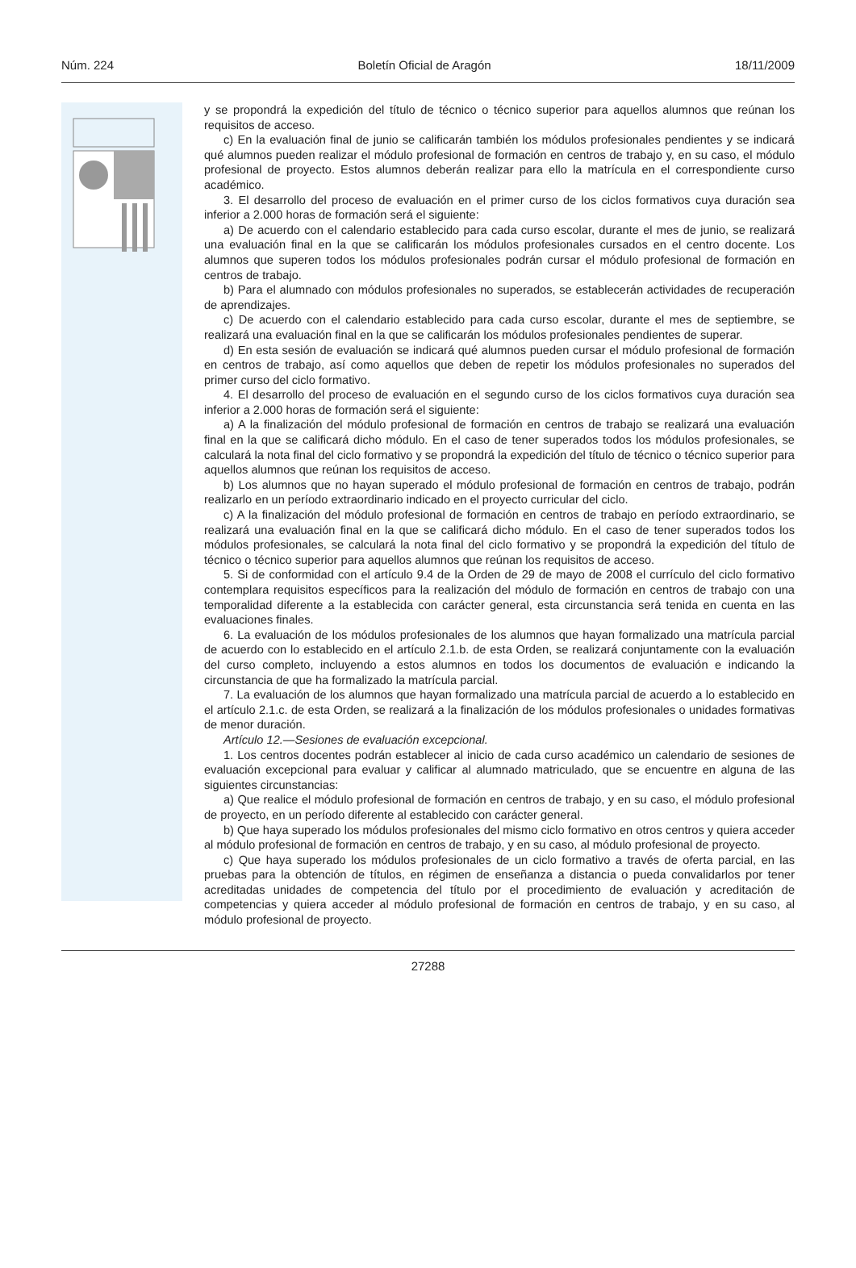Núm. 224 Boletín Oficial de Aragón 18/11/2009
y se propondrá la expedición del título de técnico o técnico superior para aquellos alumnos que reúnan los requisitos de acceso.
c) En la evaluación final de junio se calificarán también los módulos profesionales pendientes y se indicará qué alumnos pueden realizar el módulo profesional de formación en centros de trabajo y, en su caso, el módulo profesional de proyecto. Estos alumnos deberán realizar para ello la matrícula en el correspondiente curso académico.
3. El desarrollo del proceso de evaluación en el primer curso de los ciclos formativos cuya duración sea inferior a 2.000 horas de formación será el siguiente:
a) De acuerdo con el calendario establecido para cada curso escolar, durante el mes de junio, se realizará una evaluación final en la que se calificarán los módulos profesionales cursados en el centro docente. Los alumnos que superen todos los módulos profesionales podrán cursar el módulo profesional de formación en centros de trabajo.
b) Para el alumnado con módulos profesionales no superados, se establecerán actividades de recuperación de aprendizajes.
c) De acuerdo con el calendario establecido para cada curso escolar, durante el mes de septiembre, se realizará una evaluación final en la que se calificarán los módulos profesionales pendientes de superar.
d) En esta sesión de evaluación se indicará qué alumnos pueden cursar el módulo profesional de formación en centros de trabajo, así como aquellos que deben de repetir los módulos profesionales no superados del primer curso del ciclo formativo.
4. El desarrollo del proceso de evaluación en el segundo curso de los ciclos formativos cuya duración sea inferior a 2.000 horas de formación será el siguiente:
a) A la finalización del módulo profesional de formación en centros de trabajo se realizará una evaluación final en la que se calificará dicho módulo. En el caso de tener superados todos los módulos profesionales, se calculará la nota final del ciclo formativo y se propondrá la expedición del título de técnico o técnico superior para aquellos alumnos que reúnan los requisitos de acceso.
b) Los alumnos que no hayan superado el módulo profesional de formación en centros de trabajo, podrán realizarlo en un período extraordinario indicado en el proyecto curricular del ciclo.
c) A la finalización del módulo profesional de formación en centros de trabajo en período extraordinario, se realizará una evaluación final en la que se calificará dicho módulo. En el caso de tener superados todos los módulos profesionales, se calculará la nota final del ciclo formativo y se propondrá la expedición del título de técnico o técnico superior para aquellos alumnos que reúnan los requisitos de acceso.
5. Si de conformidad con el artículo 9.4 de la Orden de 29 de mayo de 2008 el currículo del ciclo formativo contemplara requisitos específicos para la realización del módulo de formación en centros de trabajo con una temporalidad diferente a la establecida con carácter general, esta circunstancia será tenida en cuenta en las evaluaciones finales.
6. La evaluación de los módulos profesionales de los alumnos que hayan formalizado una matrícula parcial de acuerdo con lo establecido en el artículo 2.1.b. de esta Orden, se realizará conjuntamente con la evaluación del curso completo, incluyendo a estos alumnos en todos los documentos de evaluación e indicando la circunstancia de que ha formalizado la matrícula parcial.
7. La evaluación de los alumnos que hayan formalizado una matrícula parcial de acuerdo a lo establecido en el artículo 2.1.c. de esta Orden, se realizará a la finalización de los módulos profesionales o unidades formativas de menor duración.
Artículo 12.—Sesiones de evaluación excepcional.
1. Los centros docentes podrán establecer al inicio de cada curso académico un calendario de sesiones de evaluación excepcional para evaluar y calificar al alumnado matriculado, que se encuentre en alguna de las siguientes circunstancias:
a) Que realice el módulo profesional de formación en centros de trabajo, y en su caso, el módulo profesional de proyecto, en un período diferente al establecido con carácter general.
b) Que haya superado los módulos profesionales del mismo ciclo formativo en otros centros y quiera acceder al módulo profesional de formación en centros de trabajo, y en su caso, al módulo profesional de proyecto.
c) Que haya superado los módulos profesionales de un ciclo formativo a través de oferta parcial, en las pruebas para la obtención de títulos, en régimen de enseñanza a distancia o pueda convalidarlos por tener acreditadas unidades de competencia del título por el procedimiento de evaluación y acreditación de competencias y quiera acceder al módulo profesional de formación en centros de trabajo, y en su caso, al módulo profesional de proyecto.
27288